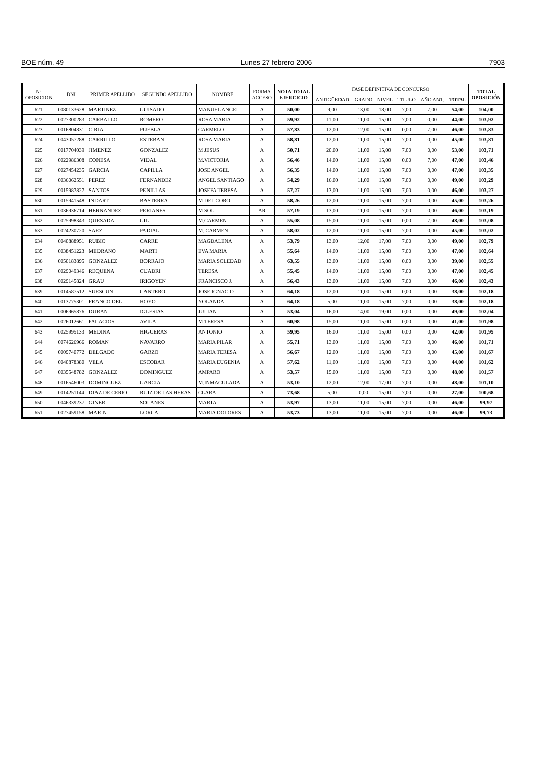BOE núm. 49 Lunes 27 febrero 2006 7903
| Nº OPOSICION | DNI | PRIMER APELLIDO | SEGUNDO APELLIDO | NOMBRE | FORMA ACCESO | NOTA TOTAL EJERCICIO | FASE DEFINITIVA DE CONCURSO | | | | | | TOTAL OPOSICIÓN |
| --- | --- | --- | --- | --- | --- | --- | --- | --- | --- | --- | --- | --- | --- |
| | | | | | | | ANTIGÜEDAD | GRADO | NIVEL | TITULO | AÑO ANT. | TOTAL | |
| 621 | 0080133628 | MARTINEZ | GUISADO | MANUEL ANGEL | A | 50,00 | 9,00 | 13,00 | 18,00 | 7,00 | 7,00 | 54,00 | 104,00 |
| 622 | 0027300283 | CARBALLO | ROMERO | ROSA MARIA | A | 59,92 | 11,00 | 11,00 | 15,00 | 7,00 | 0,00 | 44,00 | 103,92 |
| 623 | 0016804831 | CIRIA | PUEBLA | CARMELO | A | 57,83 | 12,00 | 12,00 | 15,00 | 0,00 | 7,00 | 46,00 | 103,83 |
| 624 | 0043057288 | CARRILLO | ESTEBAN | ROSA MARIA | A | 58,81 | 12,00 | 11,00 | 15,00 | 7,00 | 0,00 | 45,00 | 103,81 |
| 625 | 0017704039 | JIMENEZ | GONZALEZ | M JESUS | A | 50,71 | 20,00 | 11,00 | 15,00 | 7,00 | 0,00 | 53,00 | 103,71 |
| 626 | 0022986308 | CONESA | VIDAL | M.VICTORIA | A | 56,46 | 14,00 | 11,00 | 15,00 | 0,00 | 7,00 | 47,00 | 103,46 |
| 627 | 0027454235 | GARCIA | CAPILLA | JOSE ANGEL | A | 56,35 | 14,00 | 11,00 | 15,00 | 7,00 | 0,00 | 47,00 | 103,35 |
| 628 | 0036062551 | PEREZ | FERNANDEZ | ANGEL SANTIAGO | A | 54,29 | 16,00 | 11,00 | 15,00 | 7,00 | 0,00 | 49,00 | 103,29 |
| 629 | 0015987827 | SANTOS | PENILLAS | JOSEFA TERESA | A | 57,27 | 13,00 | 11,00 | 15,00 | 7,00 | 0,00 | 46,00 | 103,27 |
| 630 | 0015941548 | INDART | BASTERRA | M DEL CORO | A | 58,26 | 12,00 | 11,00 | 15,00 | 7,00 | 0,00 | 45,00 | 103,26 |
| 631 | 0036936714 | HERNANDEZ | PERIANES | M SOL | AR | 57,19 | 13,00 | 11,00 | 15,00 | 7,00 | 0,00 | 46,00 | 103,19 |
| 632 | 0025998343 | QUESADA | GIL | M.CARMEN | A | 55,08 | 15,00 | 11,00 | 15,00 | 0,00 | 7,00 | 48,00 | 103,08 |
| 633 | 0024230720 | SAEZ | PADIAL | M. CARMEN | A | 58,02 | 12,00 | 11,00 | 15,00 | 7,00 | 0,00 | 45,00 | 103,02 |
| 634 | 0040888951 | RUBIO | CARRE | MAGDALENA | A | 53,79 | 13,00 | 12,00 | 17,00 | 7,00 | 0,00 | 49,00 | 102,79 |
| 635 | 0038451223 | MEDRANO | MARTI | EVA MARIA | A | 55,64 | 14,00 | 11,00 | 15,00 | 7,00 | 0,00 | 47,00 | 102,64 |
| 636 | 0050183895 | GONZALEZ | BORRAJO | MARIA SOLEDAD | A | 63,55 | 13,00 | 11,00 | 15,00 | 0,00 | 0,00 | 39,00 | 102,55 |
| 637 | 0029049346 | REQUENA | CUADRI | TERESA | A | 55,45 | 14,00 | 11,00 | 15,00 | 7,00 | 0,00 | 47,00 | 102,45 |
| 638 | 0029145824 | GRAU | IRIGOYEN | FRANCISCO J. | A | 56,43 | 13,00 | 11,00 | 15,00 | 7,00 | 0,00 | 46,00 | 102,43 |
| 639 | 0014587512 | SUESCUN | CANTERO | JOSE IGNACIO | A | 64,18 | 12,00 | 11,00 | 15,00 | 0,00 | 0,00 | 38,00 | 102,18 |
| 640 | 0013775301 | FRANCO DEL | HOYO | YOLANDA | A | 64,18 | 5,00 | 11,00 | 15,00 | 7,00 | 0,00 | 38,00 | 102,18 |
| 641 | 0006965876 | DURAN | IGLESIAS | JULIAN | A | 53,04 | 16,00 | 14,00 | 19,00 | 0,00 | 0,00 | 49,00 | 102,04 |
| 642 | 0026012661 | PALACIOS | AVILA | M TERESA | A | 60,98 | 15,00 | 11,00 | 15,00 | 0,00 | 0,00 | 41,00 | 101,98 |
| 643 | 0025995133 | MEDINA | HIGUERAS | ANTONIO | A | 59,95 | 16,00 | 11,00 | 15,00 | 0,00 | 0,00 | 42,00 | 101,95 |
| 644 | 0074626966 | ROMAN | NAVARRO | MARIA PILAR | A | 55,71 | 13,00 | 11,00 | 15,00 | 7,00 | 0,00 | 46,00 | 101,71 |
| 645 | 0009740772 | DELGADO | GARZO | MARIA TERESA | A | 56,67 | 12,00 | 11,00 | 15,00 | 7,00 | 0,00 | 45,00 | 101,67 |
| 646 | 0040878380 | VELA | ESCOBAR | MARIA EUGENIA | A | 57,62 | 11,00 | 11,00 | 15,00 | 7,00 | 0,00 | 44,00 | 101,62 |
| 647 | 0035548782 | GONZALEZ | DOMINGUEZ | AMPARO | A | 53,57 | 15,00 | 11,00 | 15,00 | 7,00 | 0,00 | 48,00 | 101,57 |
| 648 | 0016546003 | DOMINGUEZ | GARCIA | M.INMACULADA | A | 53,10 | 12,00 | 12,00 | 17,00 | 7,00 | 0,00 | 48,00 | 101,10 |
| 649 | 0014251144 | DIAZ DE CERIO | RUIZ DE LAS HERAS | CLARA | A | 73,68 | 5,00 | 0,00 | 15,00 | 7,00 | 0,00 | 27,00 | 100,68 |
| 650 | 0046339237 | GINER | SOLANES | MARTA | A | 53,97 | 13,00 | 11,00 | 15,00 | 7,00 | 0,00 | 46,00 | 99,97 |
| 651 | 0027459158 | MARIN | LORCA | MARIA DOLORES | A | 53,73 | 13,00 | 11,00 | 15,00 | 7,00 | 0,00 | 46,00 | 99,73 |